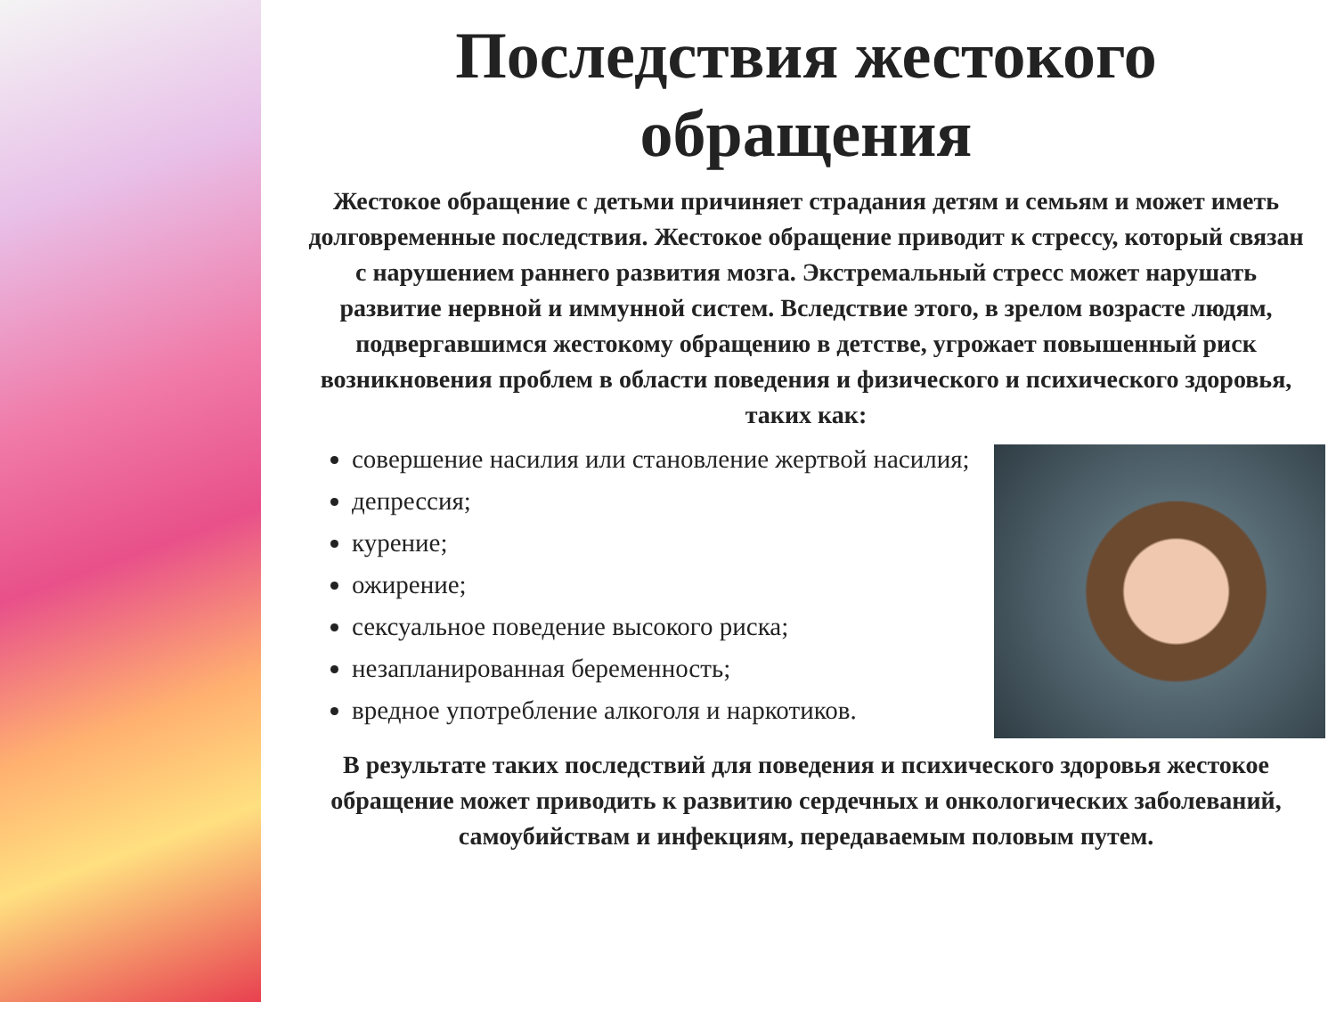Последствия жестокого
обращения
Жестокое обращение с детьми причиняет страдания детям и семьям и может иметь долговременные последствия. Жестокое обращение приводит к стрессу, который связан с нарушением раннего развития мозга. Экстремальный стресс может нарушать развитие нервной и иммунной систем. Вследствие этого, в зрелом возрасте людям, подвергавшимся жестокому обращению в детстве, угрожает повышенный риск возникновения проблем в области поведения и физического и психического здоровья, таких как:
совершение насилия или становление жертвой насилия;
депрессия;
курение;
ожирение;
сексуальное поведение высокого риска;
незапланированная беременность;
вредное употребление алкоголя и наркотиков.
В результате таких последствий для поведения и психического здоровья жестокое обращение может приводить к развитию сердечных и онкологических заболеваний, самоубийствам и инфекциям, передаваемым половым путем.